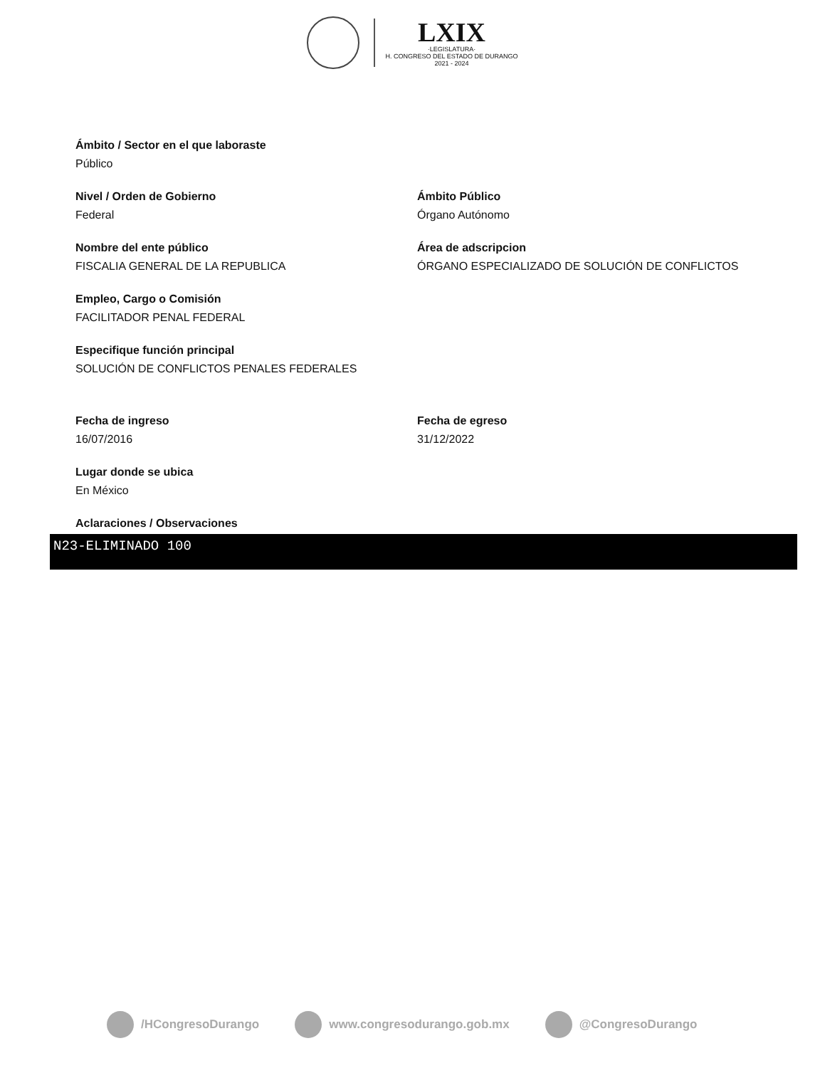LXIX
·LEGISLATURA·
H. CONGRESO DEL ESTADO DE DURANGO
2021 - 2024
Ámbito / Sector en el que laboraste
Público
Nivel / Orden de Gobierno
Federal
Ámbito Público
Órgano Autónomo
Nombre del ente público
FISCALIA GENERAL DE LA REPUBLICA
Área de adscripcion
ÓRGANO ESPECIALIZADO DE SOLUCIÓN DE CONFLICTOS
Empleo, Cargo o Comisión
FACILITADOR PENAL FEDERAL
Especifique función principal
SOLUCIÓN DE CONFLICTOS PENALES FEDERALES
Fecha de ingreso
16/07/2016
Fecha de egreso
31/12/2022
Lugar donde se ubica
En México
Aclaraciones / Observaciones
N23-ELIMINADO 100
/HCongresoDurango www.congresodurango.gob.mx @CongresoDurango